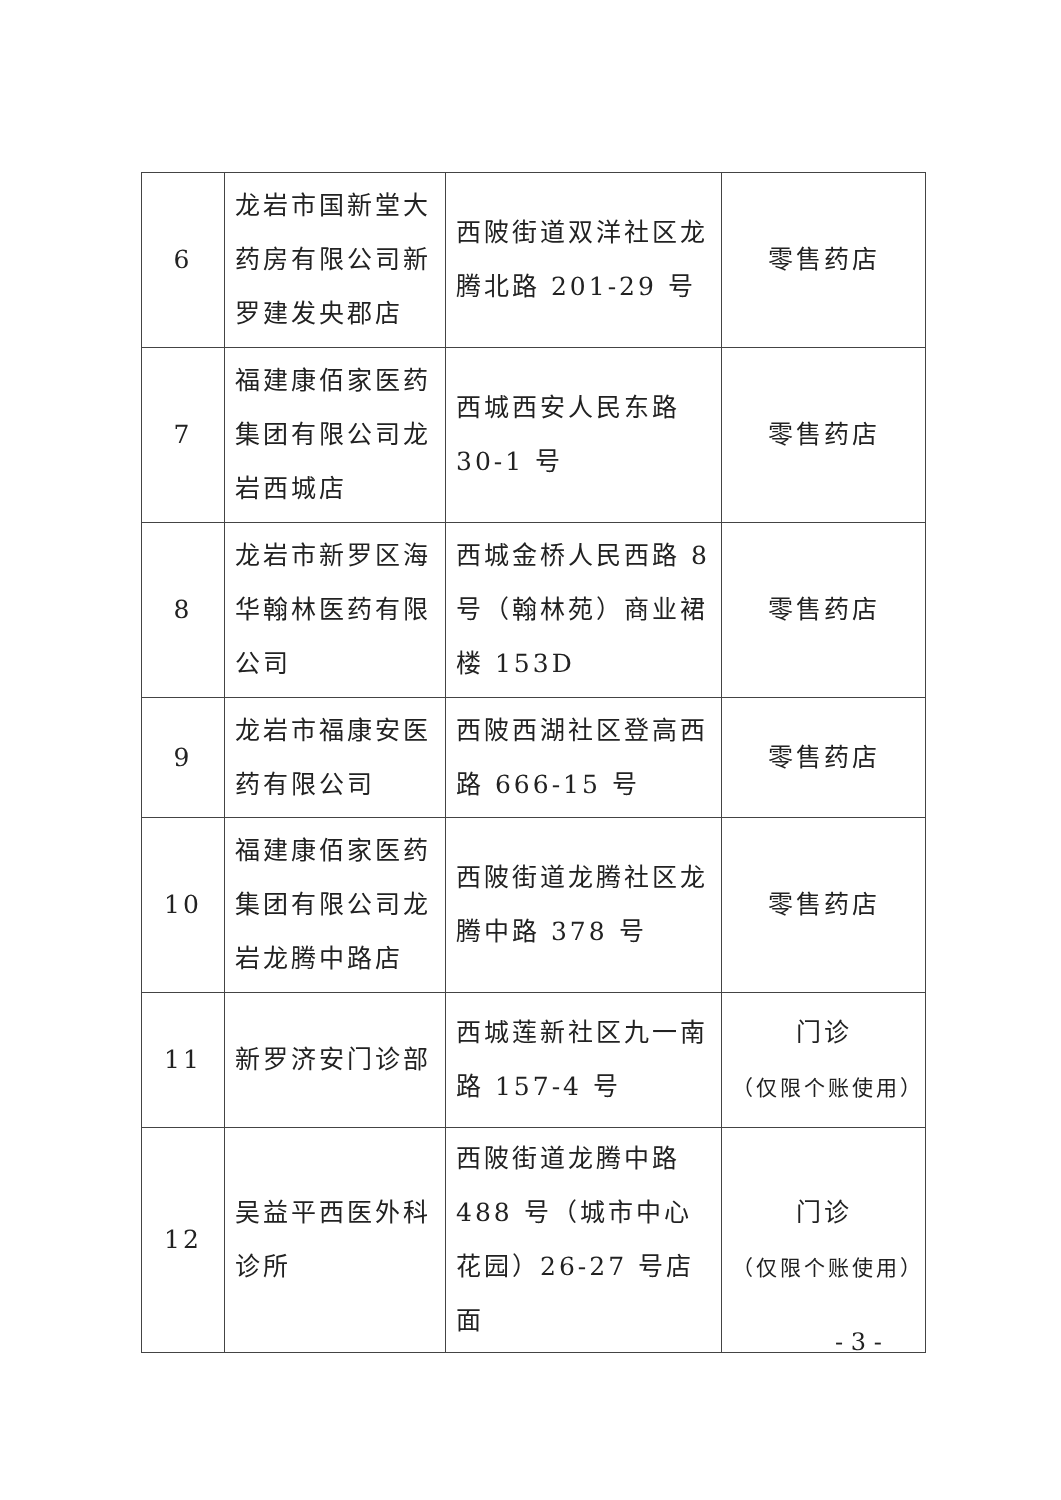| 6 | 龙岩市国新堂大药房有限公司新罗建发央郡店 | 西陂街道双洋社区龙腾北路 201-29 号 | 零售药店 |
| 7 | 福建康佰家医药集团有限公司龙岩西城店 | 西城西安人民东路 30-1 号 | 零售药店 |
| 8 | 龙岩市新罗区海华翰林医药有限公司 | 西城金桥人民西路 8 号（翰林苑）商业裙楼 153D | 零售药店 |
| 9 | 龙岩市福康安医药有限公司 | 西陂西湖社区登高西路 666-15 号 | 零售药店 |
| 10 | 福建康佰家医药集团有限公司龙岩龙腾中路店 | 西陂街道龙腾社区龙腾中路 378 号 | 零售药店 |
| 11 | 新罗济安门诊部 | 西城莲新社区九一南路 157-4 号 | 门诊 （仅限个账使用） |
| 12 | 吴益平西医外科诊所 | 西陂街道龙腾中路 488 号（城市中心花园）26-27 号店面 | 门诊 （仅限个账使用） |
- 3 -